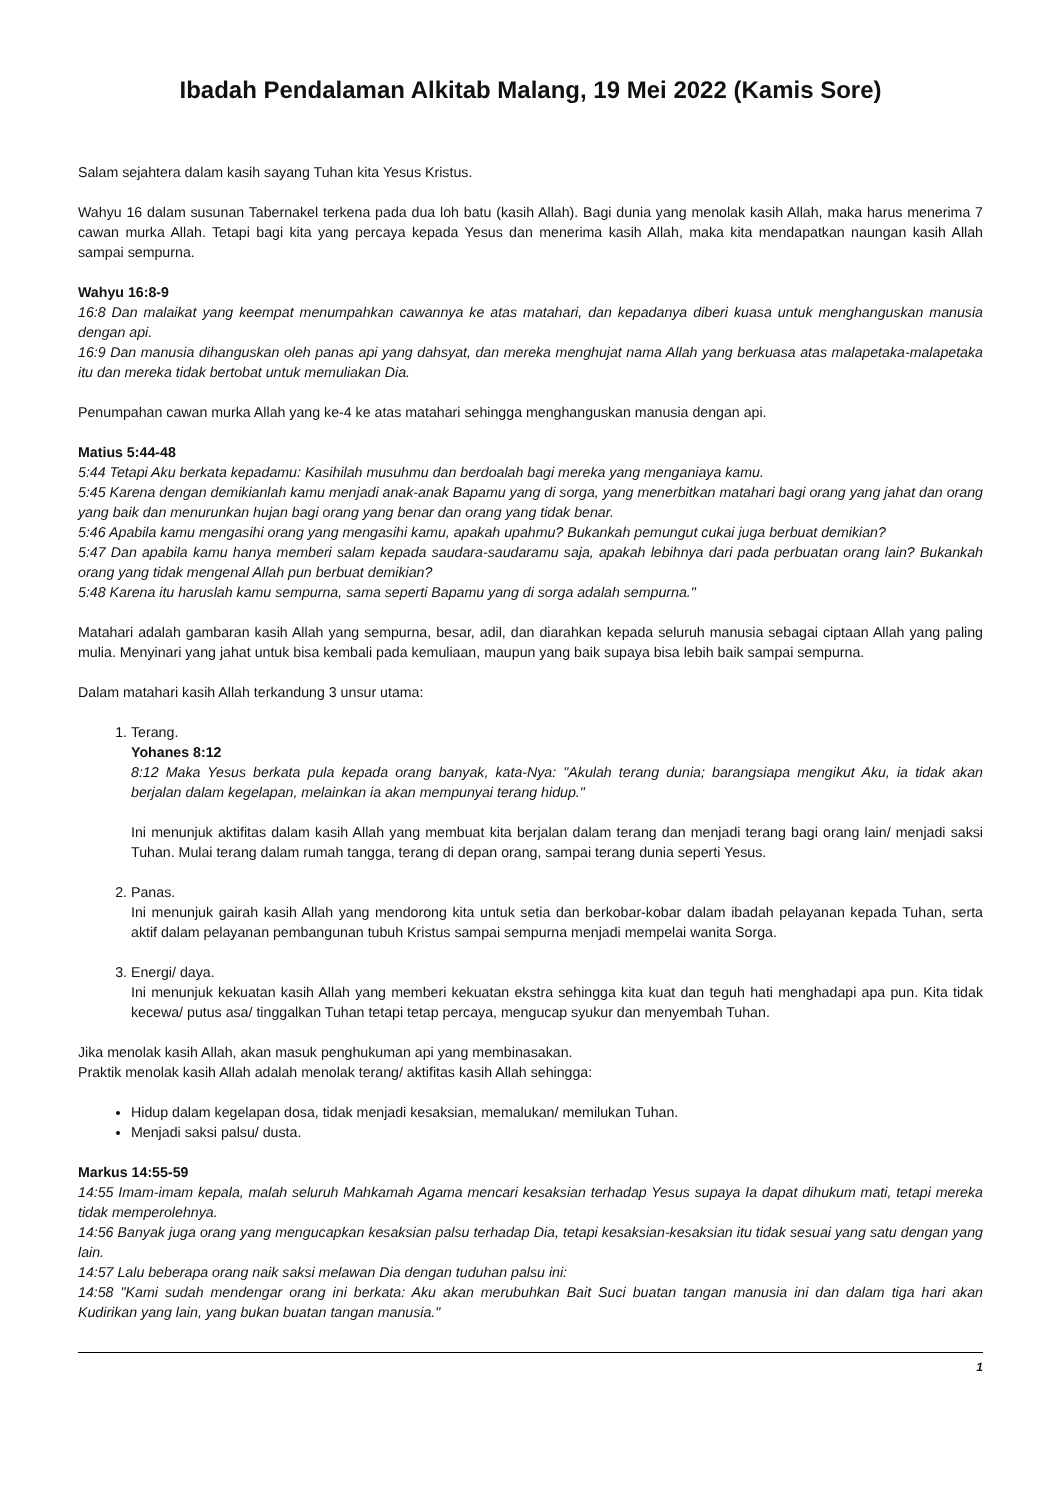Ibadah Pendalaman Alkitab Malang, 19 Mei 2022 (Kamis Sore)
Salam sejahtera dalam kasih sayang Tuhan kita Yesus Kristus.
Wahyu 16 dalam susunan Tabernakel terkena pada dua loh batu (kasih Allah). Bagi dunia yang menolak kasih Allah, maka harus menerima 7 cawan murka Allah. Tetapi bagi kita yang percaya kepada Yesus dan menerima kasih Allah, maka kita mendapatkan naungan kasih Allah sampai sempurna.
Wahyu 16:8-9
16:8 Dan malaikat yang keempat menumpahkan cawannya ke atas matahari, dan kepadanya diberi kuasa untuk menghanguskan manusia dengan api.
16:9 Dan manusia dihanguskan oleh panas api yang dahsyat, dan mereka menghujat nama Allah yang berkuasa atas malapetaka-malapetaka itu dan mereka tidak bertobat untuk memuliakan Dia.
Penumpahan cawan murka Allah yang ke-4 ke atas matahari sehingga menghanguskan manusia dengan api.
Matius 5:44-48
5:44 Tetapi Aku berkata kepadamu: Kasihilah musuhmu dan berdoalah bagi mereka yang menganiaya kamu.
5:45 Karena dengan demikianlah kamu menjadi anak-anak Bapamu yang di sorga, yang menerbitkan matahari bagi orang yang jahat dan orang yang baik dan menurunkan hujan bagi orang yang benar dan orang yang tidak benar.
5:46 Apabila kamu mengasihi orang yang mengasihi kamu, apakah upahmu? Bukankah pemungut cukai juga berbuat demikian?
5:47 Dan apabila kamu hanya memberi salam kepada saudara-saudaramu saja, apakah lebihnya dari pada perbuatan orang lain? Bukankah orang yang tidak mengenal Allah pun berbuat demikian?
5:48 Karena itu haruslah kamu sempurna, sama seperti Bapamu yang di sorga adalah sempurna."
Matahari adalah gambaran kasih Allah yang sempurna, besar, adil, dan diarahkan kepada seluruh manusia sebagai ciptaan Allah yang paling mulia. Menyinari yang jahat untuk bisa kembali pada kemuliaan, maupun yang baik supaya bisa lebih baik sampai sempurna.
Dalam matahari kasih Allah terkandung 3 unsur utama:
1. Terang.
Yohanes 8:12
8:12 Maka Yesus berkata pula kepada orang banyak, kata-Nya: "Akulah terang dunia; barangsiapa mengikut Aku, ia tidak akan berjalan dalam kegelapan, melainkan ia akan mempunyai terang hidup."
Ini menunjuk aktifitas dalam kasih Allah yang membuat kita berjalan dalam terang dan menjadi terang bagi orang lain/ menjadi saksi Tuhan. Mulai terang dalam rumah tangga, terang di depan orang, sampai terang dunia seperti Yesus.
2. Panas.
Ini menunjuk gairah kasih Allah yang mendorong kita untuk setia dan berkobar-kobar dalam ibadah pelayanan kepada Tuhan, serta aktif dalam pelayanan pembangunan tubuh Kristus sampai sempurna menjadi mempelai wanita Sorga.
3. Energi/ daya.
Ini menunjuk kekuatan kasih Allah yang memberi kekuatan ekstra sehingga kita kuat dan teguh hati menghadapi apa pun. Kita tidak kecewa/ putus asa/ tinggalkan Tuhan tetapi tetap percaya, mengucap syukur dan menyembah Tuhan.
Jika menolak kasih Allah, akan masuk penghukuman api yang membinasakan.
Praktik menolak kasih Allah adalah menolak terang/ aktifitas kasih Allah sehingga:
Hidup dalam kegelapan dosa, tidak menjadi kesaksian, memalukan/ memilukan Tuhan.
Menjadi saksi palsu/ dusta.
Markus 14:55-59
14:55 Imam-imam kepala, malah seluruh Mahkamah Agama mencari kesaksian terhadap Yesus supaya Ia dapat dihukum mati, tetapi mereka tidak memperolehnya.
14:56 Banyak juga orang yang mengucapkan kesaksian palsu terhadap Dia, tetapi kesaksian-kesaksian itu tidak sesuai yang satu dengan yang lain.
14:57 Lalu beberapa orang naik saksi melawan Dia dengan tuduhan palsu ini:
14:58 "Kami sudah mendengar orang ini berkata: Aku akan merubuhkan Bait Suci buatan tangan manusia ini dan dalam tiga hari akan Kudirikan yang lain, yang bukan buatan tangan manusia."
1